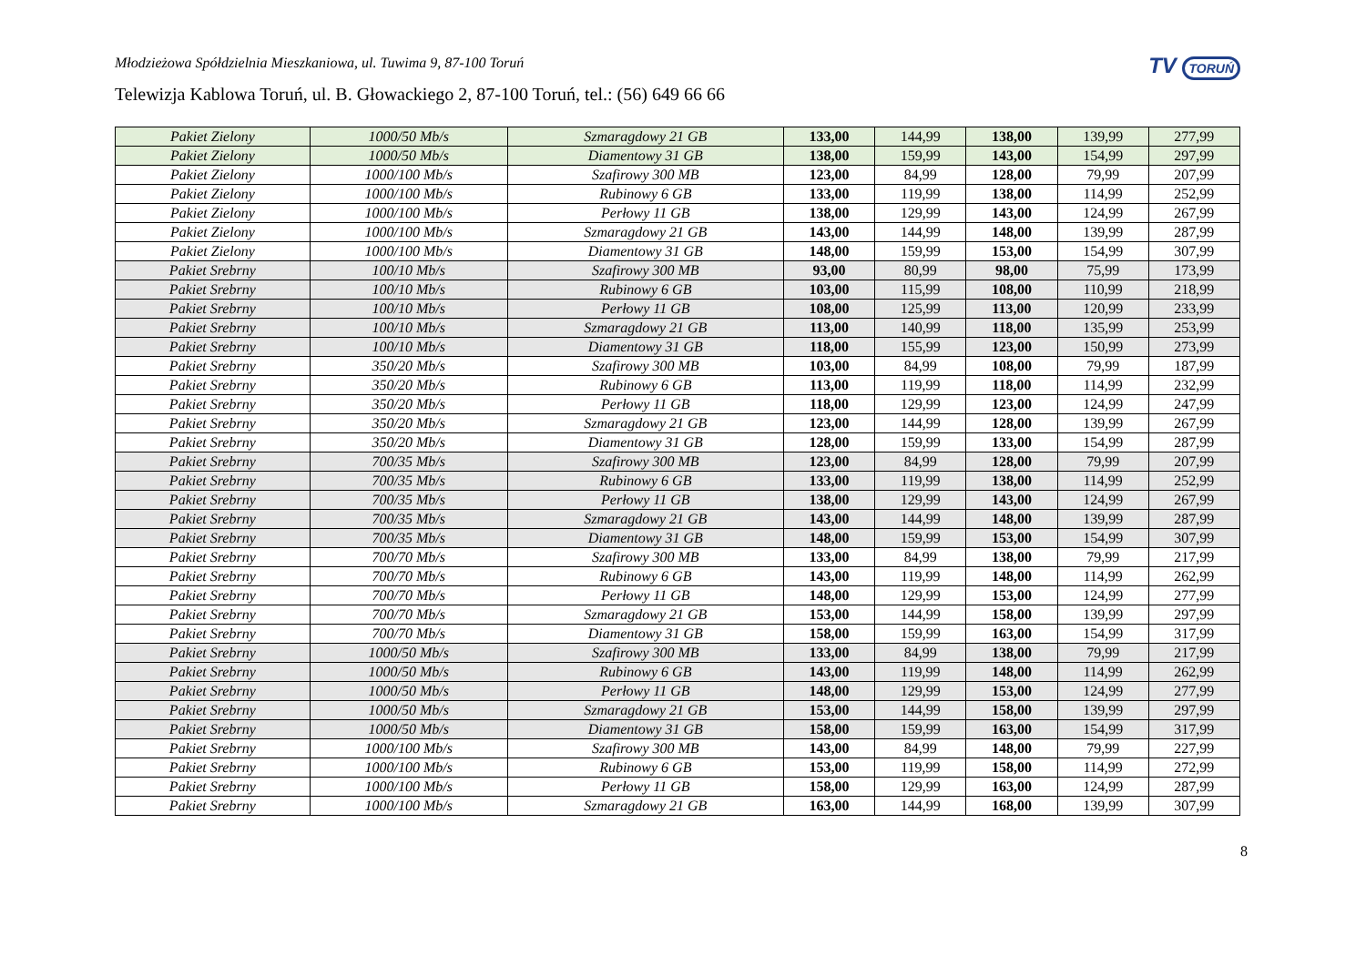TV TORUŃ
Młodzieżowa Spółdzielnia Mieszkaniowa, ul. Tuwima 9, 87-100 Toruń
Telewizja Kablowa Toruń, ul. B. Głowackiego 2, 87-100 Toruń, tel.: (56) 649 66 66
| Pakiet Zielony | 1000/50 Mb/s | Szmaragdowy 21 GB | 133,00 | 144,99 | 138,00 | 139,99 | 277,99 |
| Pakiet Zielony | 1000/50 Mb/s | Diamentowy 31 GB | 138,00 | 159,99 | 143,00 | 154,99 | 297,99 |
| Pakiet Zielony | 1000/100 Mb/s | Szafirowy 300 MB | 123,00 | 84,99 | 128,00 | 79,99 | 207,99 |
| Pakiet Zielony | 1000/100 Mb/s | Rubinowy 6 GB | 133,00 | 119,99 | 138,00 | 114,99 | 252,99 |
| Pakiet Zielony | 1000/100 Mb/s | Perłowy 11 GB | 138,00 | 129,99 | 143,00 | 124,99 | 267,99 |
| Pakiet Zielony | 1000/100 Mb/s | Szmaragdowy 21 GB | 143,00 | 144,99 | 148,00 | 139,99 | 287,99 |
| Pakiet Zielony | 1000/100 Mb/s | Diamentowy 31 GB | 148,00 | 159,99 | 153,00 | 154,99 | 307,99 |
| Pakiet Srebrny | 100/10 Mb/s | Szafirowy 300 MB | 93,00 | 80,99 | 98,00 | 75,99 | 173,99 |
| Pakiet Srebrny | 100/10 Mb/s | Rubinowy 6 GB | 103,00 | 115,99 | 108,00 | 110,99 | 218,99 |
| Pakiet Srebrny | 100/10 Mb/s | Perłowy 11 GB | 108,00 | 125,99 | 113,00 | 120,99 | 233,99 |
| Pakiet Srebrny | 100/10 Mb/s | Szmaragdowy 21 GB | 113,00 | 140,99 | 118,00 | 135,99 | 253,99 |
| Pakiet Srebrny | 100/10 Mb/s | Diamentowy 31 GB | 118,00 | 155,99 | 123,00 | 150,99 | 273,99 |
| Pakiet Srebrny | 350/20 Mb/s | Szafirowy 300 MB | 103,00 | 84,99 | 108,00 | 79,99 | 187,99 |
| Pakiet Srebrny | 350/20 Mb/s | Rubinowy 6 GB | 113,00 | 119,99 | 118,00 | 114,99 | 232,99 |
| Pakiet Srebrny | 350/20 Mb/s | Perłowy 11 GB | 118,00 | 129,99 | 123,00 | 124,99 | 247,99 |
| Pakiet Srebrny | 350/20 Mb/s | Szmaragdowy 21 GB | 123,00 | 144,99 | 128,00 | 139,99 | 267,99 |
| Pakiet Srebrny | 350/20 Mb/s | Diamentowy 31 GB | 128,00 | 159,99 | 133,00 | 154,99 | 287,99 |
| Pakiet Srebrny | 700/35 Mb/s | Szafirowy 300 MB | 123,00 | 84,99 | 128,00 | 79,99 | 207,99 |
| Pakiet Srebrny | 700/35 Mb/s | Rubinowy 6 GB | 133,00 | 119,99 | 138,00 | 114,99 | 252,99 |
| Pakiet Srebrny | 700/35 Mb/s | Perłowy 11 GB | 138,00 | 129,99 | 143,00 | 124,99 | 267,99 |
| Pakiet Srebrny | 700/35 Mb/s | Szmaragdowy 21 GB | 143,00 | 144,99 | 148,00 | 139,99 | 287,99 |
| Pakiet Srebrny | 700/35 Mb/s | Diamentowy 31 GB | 148,00 | 159,99 | 153,00 | 154,99 | 307,99 |
| Pakiet Srebrny | 700/70 Mb/s | Szafirowy 300 MB | 133,00 | 84,99 | 138,00 | 79,99 | 217,99 |
| Pakiet Srebrny | 700/70 Mb/s | Rubinowy 6 GB | 143,00 | 119,99 | 148,00 | 114,99 | 262,99 |
| Pakiet Srebrny | 700/70 Mb/s | Perłowy 11 GB | 148,00 | 129,99 | 153,00 | 124,99 | 277,99 |
| Pakiet Srebrny | 700/70 Mb/s | Szmaragdowy 21 GB | 153,00 | 144,99 | 158,00 | 139,99 | 297,99 |
| Pakiet Srebrny | 700/70 Mb/s | Diamentowy 31 GB | 158,00 | 159,99 | 163,00 | 154,99 | 317,99 |
| Pakiet Srebrny | 1000/50 Mb/s | Szafirowy 300 MB | 133,00 | 84,99 | 138,00 | 79,99 | 217,99 |
| Pakiet Srebrny | 1000/50 Mb/s | Rubinowy 6 GB | 143,00 | 119,99 | 148,00 | 114,99 | 262,99 |
| Pakiet Srebrny | 1000/50 Mb/s | Perłowy 11 GB | 148,00 | 129,99 | 153,00 | 124,99 | 277,99 |
| Pakiet Srebrny | 1000/50 Mb/s | Szmaragdowy 21 GB | 153,00 | 144,99 | 158,00 | 139,99 | 297,99 |
| Pakiet Srebrny | 1000/50 Mb/s | Diamentowy 31 GB | 158,00 | 159,99 | 163,00 | 154,99 | 317,99 |
| Pakiet Srebrny | 1000/100 Mb/s | Szafirowy 300 MB | 143,00 | 84,99 | 148,00 | 79,99 | 227,99 |
| Pakiet Srebrny | 1000/100 Mb/s | Rubinowy 6 GB | 153,00 | 119,99 | 158,00 | 114,99 | 272,99 |
| Pakiet Srebrny | 1000/100 Mb/s | Perłowy 11 GB | 158,00 | 129,99 | 163,00 | 124,99 | 287,99 |
| Pakiet Srebrny | 1000/100 Mb/s | Szmaragdowy 21 GB | 163,00 | 144,99 | 168,00 | 139,99 | 307,99 |
8